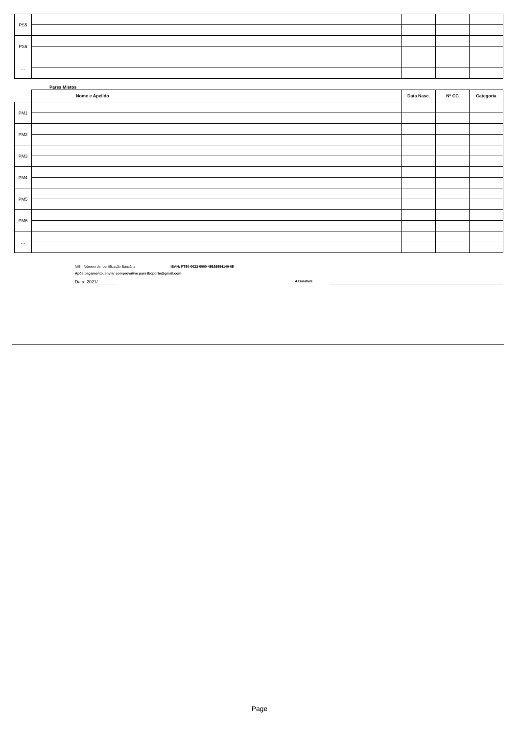| PS5 | | | | |
| PS6 | | | | |
| … | | | | |
Pares Mistos
| | Nome e Apelido | Data Nasc. | Nº CC | Categoria |
| --- | --- | --- | --- | --- |
| PM1 | | | | |
| PM2 | | | | |
| PM3 | | | | |
| PM4 | | | | |
| PM5 | | | | |
| PM6 | | | | |
| … | | | | |
NIB - Número de Identificação Bancária IBAN: PT50-0033-0000-45629594140-05
Após pagamento, enviar comprovativo para ibcporto@gmail.com
Data: 2021/ ________ Assinatura
Page